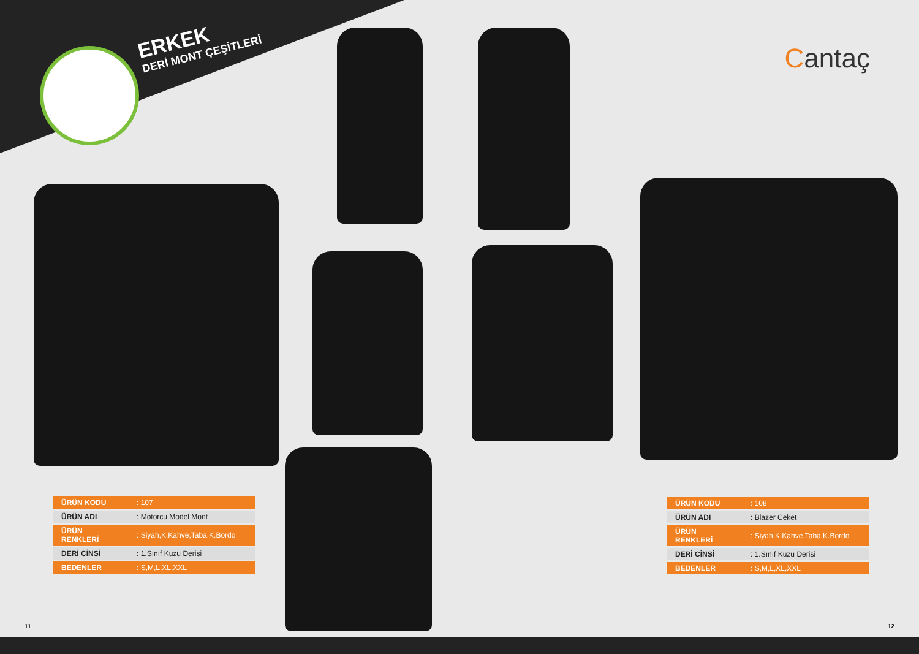ERKEK
DERİ MONT ÇEŞİTLERİ
Cantaç
| ÜRÜN KODU | : 107 |
| ÜRÜN ADI | : Motorcu Model Mont |
| ÜRÜN RENKLERİ | : Siyah,K.Kahve,Taba,K.Bordo |
| DERİ CİNSİ | : 1.Sınıf Kuzu Derisi |
| BEDENLER | : S,M,L,XL,XXL |
| ÜRÜN KODU | : 108 |
| ÜRÜN ADI | : Blazer Ceket |
| ÜRÜN RENKLERİ | : Siyah,K.Kahve,Taba,K.Bordo |
| DERİ CİNSİ | : 1.Sınıf Kuzu Derisi |
| BEDENLER | : S,M,L,XL,XXL |
11 12